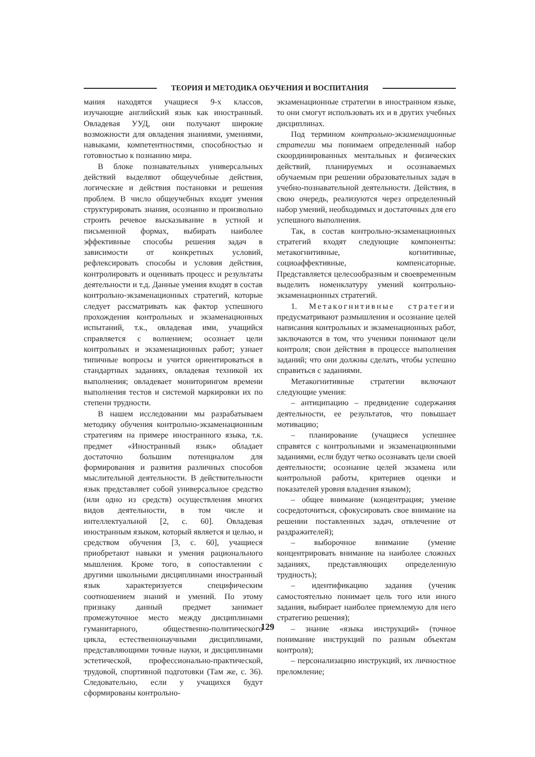ТЕОРИЯ И МЕТОДИКА ОБУЧЕНИЯ И ВОСПИТАНИЯ
мания находятся учащиеся 9-х классов, изучающие английский язык как иностранный. Овладевая УУД, они получают широкие возможности для овладения знаниями, умениями, навыками, компетентностями, способностью и готовностью к познанию мира.
В блоке познавательных универсальных действий выделяют общеучебные действия, логические и действия постановки и решения проблем. В число общеучебных входят умения структурировать знания, осознанно и произвольно строить речевое высказывание в устной и письменной формах, выбирать наиболее эффективные способы решения задач в зависимости от конкретных условий, рефлексировать способы и условия действия, контролировать и оценивать процесс и результаты деятельности и т.д. Данные умения входят в состав контрольно-экзаменационных стратегий, которые следует рассматривать как фактор успешного прохождения контрольных и экзаменационных испытаний, т.к., овладевая ими, учащийся справляется с волнением; осознает цели контрольных и экзаменационных работ; узнает типичные вопросы и учится ориентироваться в стандартных заданиях, овладевая техникой их выполнения; овладевает мониторингом времени выполнения тестов и системой маркировки их по степени трудности.
В нашем исследовании мы разрабатываем методику обучения контрольно-экзаменационным стратегиям на примере иностранного языка, т.к. предмет «Иностранный язык» обладает достаточно большим потенциалом для формирования и развития различных способов мыслительной деятельности. В действительности язык представляет собой универсальное средство (или одно из средств) осуществления многих видов деятельности, в том числе и интеллектуальной [2, с. 60]. Овладевая иностранным языком, который является и целью, и средством обучения [3, с. 60], учащиеся приобретают навыки и умения рационального мышления. Кроме того, в сопоставлении с другими школьными дисциплинами иностранный язык характеризуется специфическим соотношением знаний и умений. По этому признаку данный предмет занимает промежуточное место между дисциплинами гуманитарного, общественно-политического цикла, естественнонаучными дисциплинами, представляющими точные науки, и дисциплинами эстетической, профессионально-практической, трудовой, спортивной подготовки (Там же, с. 36). Следовательно, если у учащихся будут сформированы контрольно-
экзаменационные стратегии в иностранном языке, то они смогут использовать их и в других учебных дисциплинах.
Под термином контрольно-экзаменационные стратегии мы понимаем определенный набор скоординированных ментальных и физических действий, планируемых и осознаваемых обучаемым при решении образовательных задач в учебно-познавательной деятельности. Действия, в свою очередь, реализуются через определенный набор умений, необходимых и достаточных для его успешного выполнения.
Так, в состав контрольно-экзаменационных стратегий входят следующие компоненты: метакогнитивные, когнитивные, социоаффективные, компенсаторные. Представляется целесообразным и своевременным выделить номенклатуру умений контрольно-экзаменационных стратегий.
1. Метакогнитивные стратегии предусматривают размышления и осознание целей написания контрольных и экзаменационных работ, заключаются в том, что ученики понимают цели контроля; свои действия в процессе выполнения заданий; что они должны сделать, чтобы успешно справиться с заданиями.
Метакогнитивные стратегии включают следующие умения:
– антиципацию – предвидение содержания деятельности, ее результатов, что повышает мотивацию;
– планирование (учащиеся успешнее справятся с контрольными и экзаменационными заданиями, если будут четко осознавать цели своей деятельности; осознание целей экзамена или контрольной работы, критериев оценки и показателей уровня владения языком);
– общее внимание (концентрация; умение сосредоточиться, сфокусировать свое внимание на решении поставленных задач, отвлечение от раздражителей);
– выборочное внимание (умение концентрировать внимание на наиболее сложных заданиях, представляющих определенную трудность);
– идентификацию задания (ученик самостоятельно понимает цель того или иного задания, выбирает наиболее приемлемую для него стратегию решения);
– знание «языка инструкций» (точное понимание инструкций по разным объектам контроля);
– персонализацию инструкций, их личностное преломление;
129